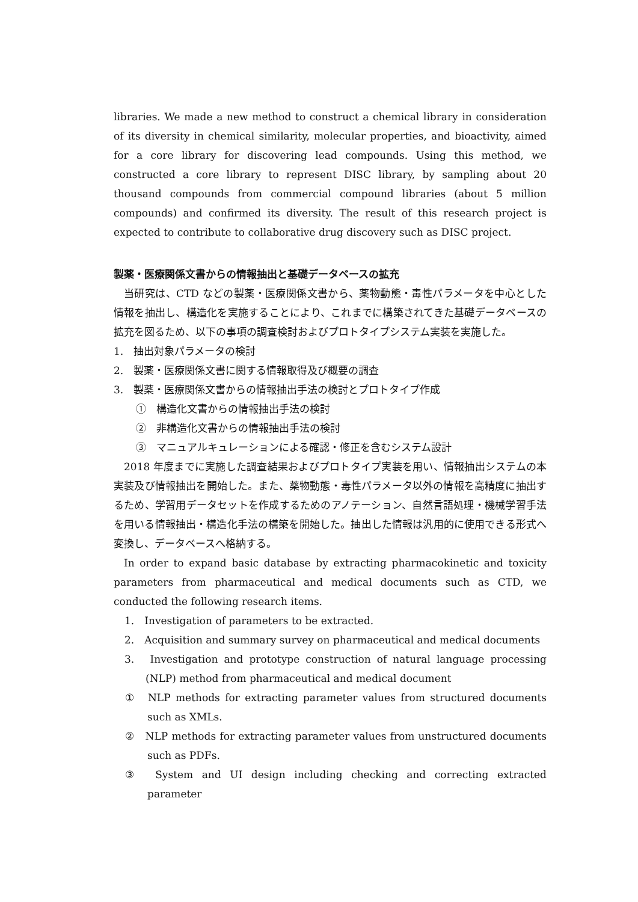libraries. We made a new method to construct a chemical library in consideration of its diversity in chemical similarity, molecular properties, and bioactivity, aimed for a core library for discovering lead compounds. Using this method, we constructed a core library to represent DISC library, by sampling about 20 thousand compounds from commercial compound libraries (about 5 million compounds) and confirmed its diversity. The result of this research project is expected to contribute to collaborative drug discovery such as DISC project.
製薬・医療関係文書からの情報抽出と基礎データベースの拡充
当研究は、CTD などの製薬・医療関係文書から、薬物動態・毒性パラメータを中心とした情報を抽出し、構造化を実施することにより、これまでに構築されてきた基礎データベースの拡充を図るため、以下の事項の調査検討およびプロトタイプシステム実装を実施した。
1.　抽出対象パラメータの検討
2.　製薬・医療関係文書に関する情報取得及び概要の調査
3.　製薬・医療関係文書からの情報抽出手法の検討とプロトタイプ作成
①　構造化文書からの情報抽出手法の検討
②　非構造化文書からの情報抽出手法の検討
③　マニュアルキュレーションによる確認・修正を含むシステム設計
2018 年度までに実施した調査結果およびプロトタイプ実装を用い、情報抽出システムの本実装及び情報抽出を開始した。また、薬物動態・毒性パラメータ以外の情報を高精度に抽出するため、学習用データセットを作成するためのアノテーション、自然言語処理・機械学習手法を用いる情報抽出・構造化手法の構築を開始した。抽出した情報は汎用的に使用できる形式へ変換し、データベースへ格納する。
In order to expand basic database by extracting pharmacokinetic and toxicity parameters from pharmaceutical and medical documents such as CTD, we conducted the following research items.
1.　Investigation of parameters to be extracted.
2.　Acquisition and summary survey on pharmaceutical and medical documents
3.　Investigation and prototype construction of natural language processing (NLP) method from pharmaceutical and medical document
①　NLP methods for extracting parameter values from structured documents such as XMLs.
②　NLP methods for extracting parameter values from unstructured documents such as PDFs.
③　System and UI design including checking and correcting extracted parameter